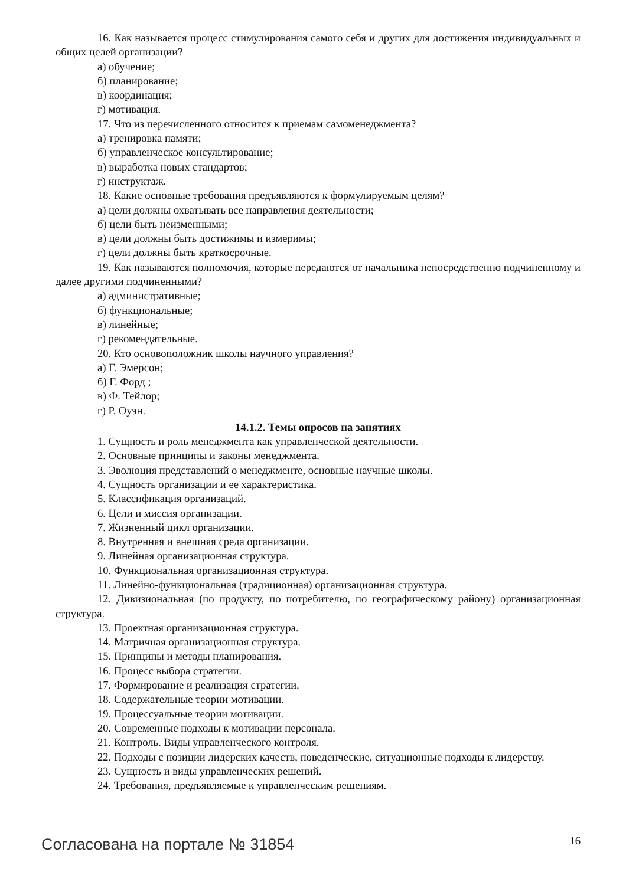16. Как называется процесс стимулирования самого себя и других для достижения индивидуальных и общих целей организации?
а) обучение;
б) планирование;
в) координация;
г) мотивация.
17. Что из перечисленного относится к приемам самоменеджмента?
а) тренировка памяти;
б) управленческое консультирование;
в) выработка новых стандартов;
г) инструктаж.
18. Какие основные требования предъявляются к формулируемым целям?
а) цели должны охватывать все направления деятельности;
б) цели быть неизменными;
в) цели должны быть достижимы и измеримы;
г) цели должны быть краткосрочные.
19. Как называются полномочия, которые передаются от начальника непосредственно подчиненному и далее другими подчиненными?
а) административные;
б) функциональные;
в) линейные;
г) рекомендательные.
20. Кто основоположник школы научного управления?
а) Г. Эмерсон;
б) Г. Форд ;
в) Ф. Тейлор;
г) Р. Оуэн.
14.1.2. Темы опросов на занятиях
1. Сущность и роль менеджмента как управленческой деятельности.
2. Основные принципы и законы менеджмента.
3. Эволюция представлений о менеджменте, основные научные школы.
4. Сущность организации и ее характеристика.
5. Классификация организаций.
6. Цели и миссия организации.
7. Жизненный цикл организации.
8. Внутренняя и внешняя среда организации.
9. Линейная организационная структура.
10. Функциональная организационная структура.
11. Линейно-функциональная (традиционная) организационная структура.
12. Дивизиональная (по продукту, по потребителю, по географическому району) организационная структура.
13. Проектная организационная структура.
14. Матричная организационная структура.
15. Принципы и методы планирования.
16. Процесс выбора стратегии.
17. Формирование и реализация стратегии.
18. Содержательные теории мотивации.
19. Процессуальные теории мотивации.
20. Современные подходы к мотивации персонала.
21. Контроль. Виды управленческого контроля.
22. Подходы с позиции лидерских качеств, поведенческие, ситуационные подходы к лидерству.
23. Сущность и виды управленческих решений.
24. Требования, предъявляемые к управленческим решениям.
Согласована на портале № 31854 16